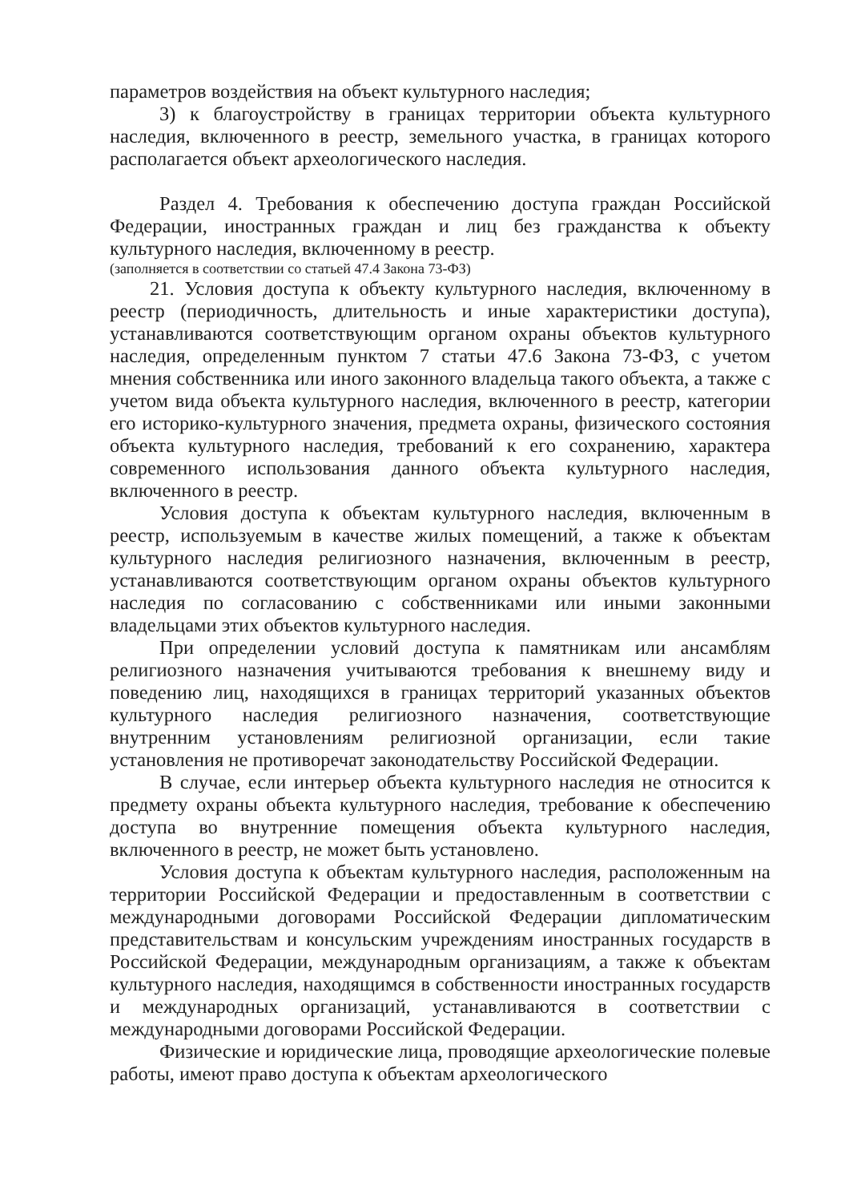параметров воздействия на объект культурного наследия;
3) к благоустройству в границах территории объекта культурного наследия, включенного в реестр, земельного участка, в границах которого располагается объект археологического наследия.
Раздел 4. Требования к обеспечению доступа граждан Российской Федерации, иностранных граждан и лиц без гражданства к объекту культурного наследия, включенному в реестр.
(заполняется в соответствии со статьей 47.4 Закона 73-ФЗ)
21. Условия доступа к объекту культурного наследия, включенному в реестр (периодичность, длительность и иные характеристики доступа), устанавливаются соответствующим органом охраны объектов культурного наследия, определенным пунктом 7 статьи 47.6 Закона 73-ФЗ, с учетом мнения собственника или иного законного владельца такого объекта, а также с учетом вида объекта культурного наследия, включенного в реестр, категории его историко-культурного значения, предмета охраны, физического состояния объекта культурного наследия, требований к его сохранению, характера современного использования данного объекта культурного наследия, включенного в реестр.
Условия доступа к объектам культурного наследия, включенным в реестр, используемым в качестве жилых помещений, а также к объектам культурного наследия религиозного назначения, включенным в реестр, устанавливаются соответствующим органом охраны объектов культурного наследия по согласованию с собственниками или иными законными владельцами этих объектов культурного наследия.
При определении условий доступа к памятникам или ансамблям религиозного назначения учитываются требования к внешнему виду и поведению лиц, находящихся в границах территорий указанных объектов культурного наследия религиозного назначения, соответствующие внутренним установлениям религиозной организации, если такие установления не противоречат законодательству Российской Федерации.
В случае, если интерьер объекта культурного наследия не относится к предмету охраны объекта культурного наследия, требование к обеспечению доступа во внутренние помещения объекта культурного наследия, включенного в реестр, не может быть установлено.
Условия доступа к объектам культурного наследия, расположенным на территории Российской Федерации и предоставленным в соответствии с международными договорами Российской Федерации дипломатическим представительствам и консульским учреждениям иностранных государств в Российской Федерации, международным организациям, а также к объектам культурного наследия, находящимся в собственности иностранных государств и международных организаций, устанавливаются в соответствии с международными договорами Российской Федерации.
Физические и юридические лица, проводящие археологические полевые работы, имеют право доступа к объектам археологического